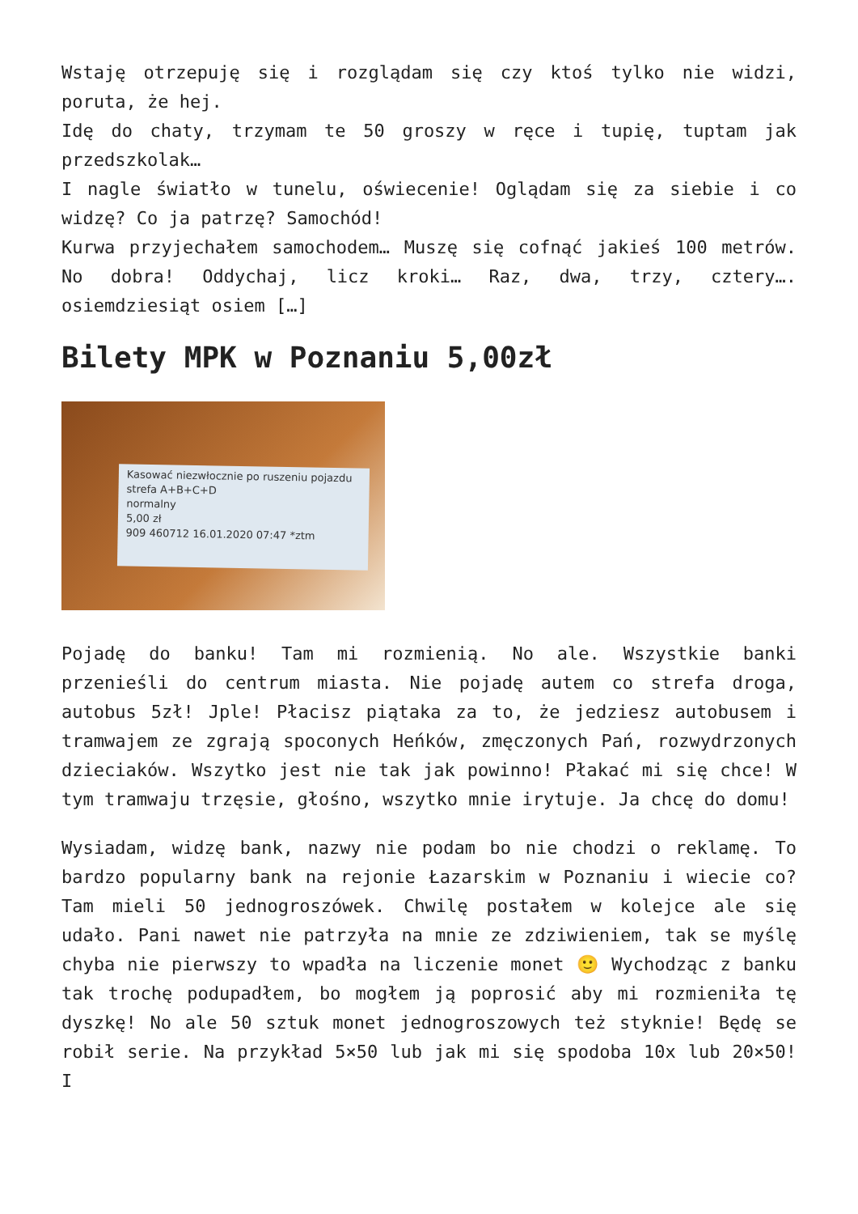Wstaję otrzepuję się i rozglądam się czy ktoś tylko nie widzi, poruta, że hej.
Idę do chaty, trzymam te 50 groszy w ręce i tupię, tuptam jak przedszkolak…
I nagle światło w tunelu, oświecenie! Oglądam się za siebie i co widzę? Co ja patrzę? Samochód!
Kurwa przyjechałem samochodem… Muszę się cofnąć jakieś 100 metrów. No dobra! Oddychaj, licz kroki… Raz, dwa, trzy, cztery…. osiemdziesiąt osiem […]
Bilety MPK w Poznaniu 5,00zł
Kasować niezwłocznie po ruszeniu pojazdu
strefa A+B+C+D
normalny
5,00 zł
909 460712 16.01.2020 07:47 *ztm
Pojadę do banku! Tam mi rozmienią. No ale. Wszystkie banki przenieśli do centrum miasta. Nie pojadę autem co strefa droga, autobus 5zł! Jple! Płacisz piątaka za to, że jedziesz autobusem i tramwajem ze zgrają spoconych Heńków, zmęczonych Pań, rozwydrzonych dzieciaków. Wszytko jest nie tak jak powinno! Płakać mi się chce! W tym tramwaju trzęsie, głośno, wszytko mnie irytuje. Ja chcę do domu!
Wysiadam, widzę bank, nazwy nie podam bo nie chodzi o reklamę. To bardzo popularny bank na rejonie Łazarskim w Poznaniu i wiecie co? Tam mieli 50 jednogroszówek. Chwilę postałem w kolejce ale się udało. Pani nawet nie patrzyła na mnie ze zdziwieniem, tak se myślę chyba nie pierwszy to wpadła na liczenie monet 🙂 Wychodząc z banku tak trochę podupadłem, bo mogłem ją poprosić aby mi rozmieniła tę dyszkę! No ale 50 sztuk monet jednogroszowych też styknie! Będę se robił serie. Na przykład 5×50 lub jak mi się spodoba 10x lub 20×50! I